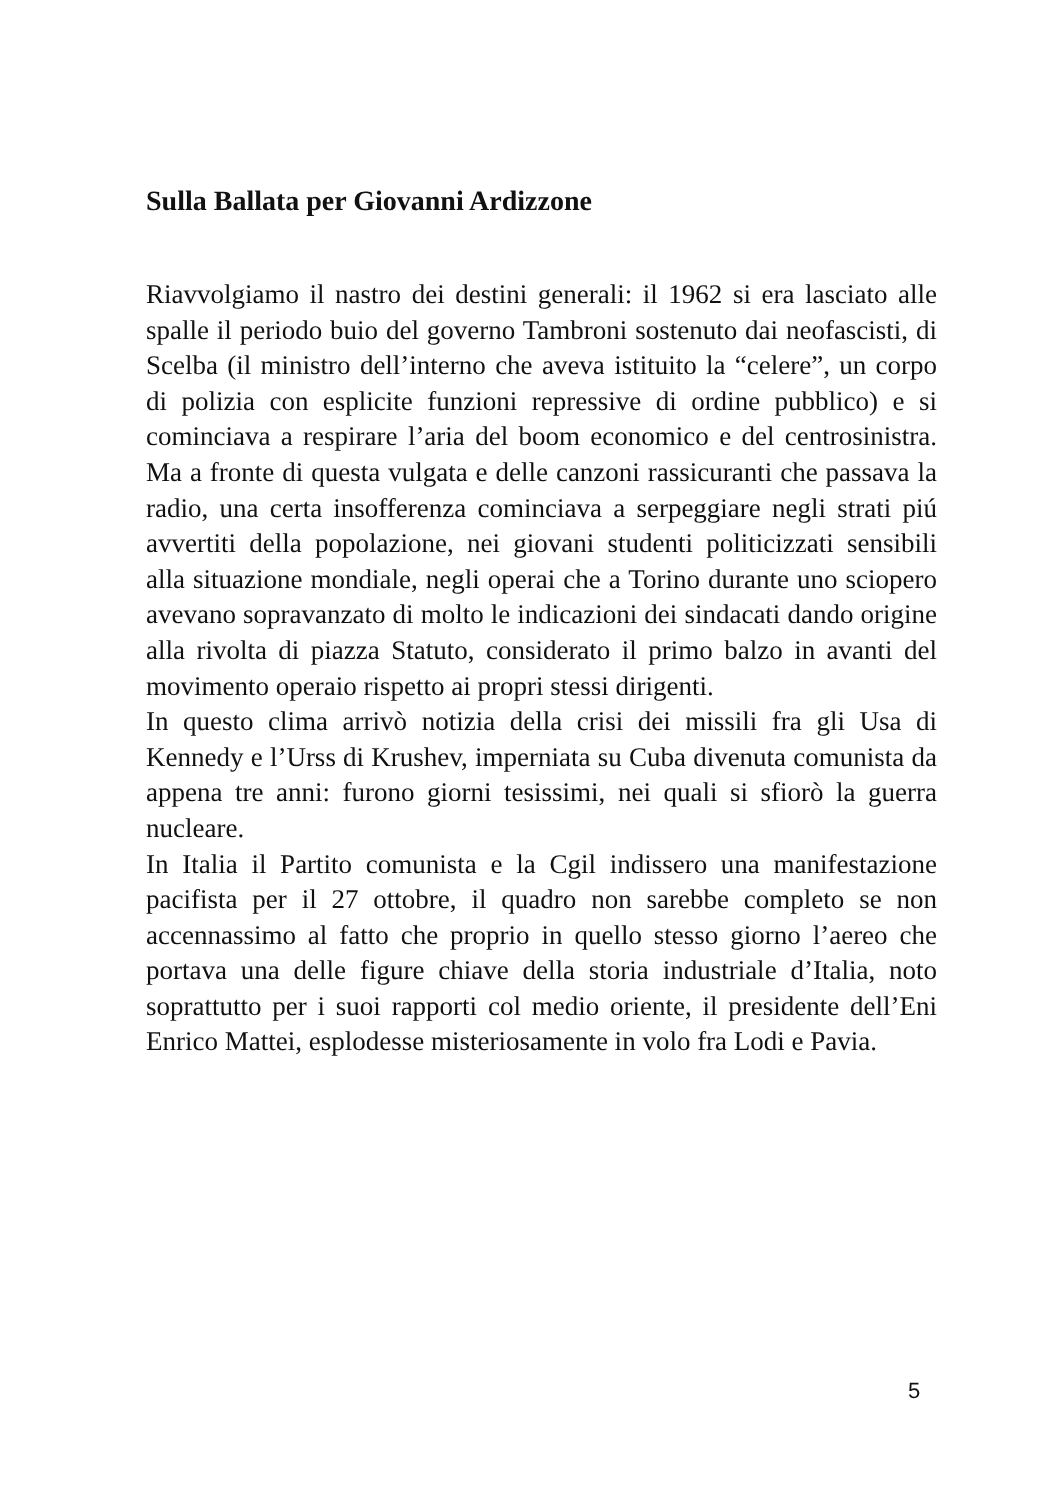Sulla Ballata per Giovanni Ardizzone
Riavvolgiamo il nastro dei destini generali: il 1962 si era lasciato alle spalle il periodo buio del governo Tambroni sostenuto dai neofascisti, di Scelba (il ministro dell’interno che aveva istituito la “celere”, un corpo di polizia con esplicite funzioni repressive di ordine pubblico) e si cominciava a respirare l’aria del boom economico e del centrosinistra. Ma a fronte di questa vulgata e delle canzoni rassicuranti che passava la radio, una certa insofferenza cominciava a serpeggiare negli strati piú avvertiti della popolazione, nei giovani studenti politicizzati sensibili alla situazione mondiale, negli operai che a Torino durante uno sciopero avevano sopravanzato di molto le indicazioni dei sindacati dando origine alla rivolta di piazza Statuto, considerato il primo balzo in avanti del movimento operaio rispetto ai propri stessi dirigenti.
In questo clima arrivò notizia della crisi dei missili fra gli Usa di Kennedy e l’Urss di Krushev, imperniata su Cuba divenuta comunista da appena tre anni: furono giorni tesissimi, nei quali si sfiorò la guerra nucleare.
In Italia il Partito comunista e la Cgil indissero una manifestazione pacifista per il 27 ottobre, il quadro non sarebbe completo se non accennassimo al fatto che proprio in quello stesso giorno l’aereo che portava una delle figure chiave della storia industriale d’Italia, noto soprattutto per i suoi rapporti col medio oriente, il presidente dell’Eni Enrico Mattei, esplodesse misteriosamente in volo fra Lodi e Pavia.
5